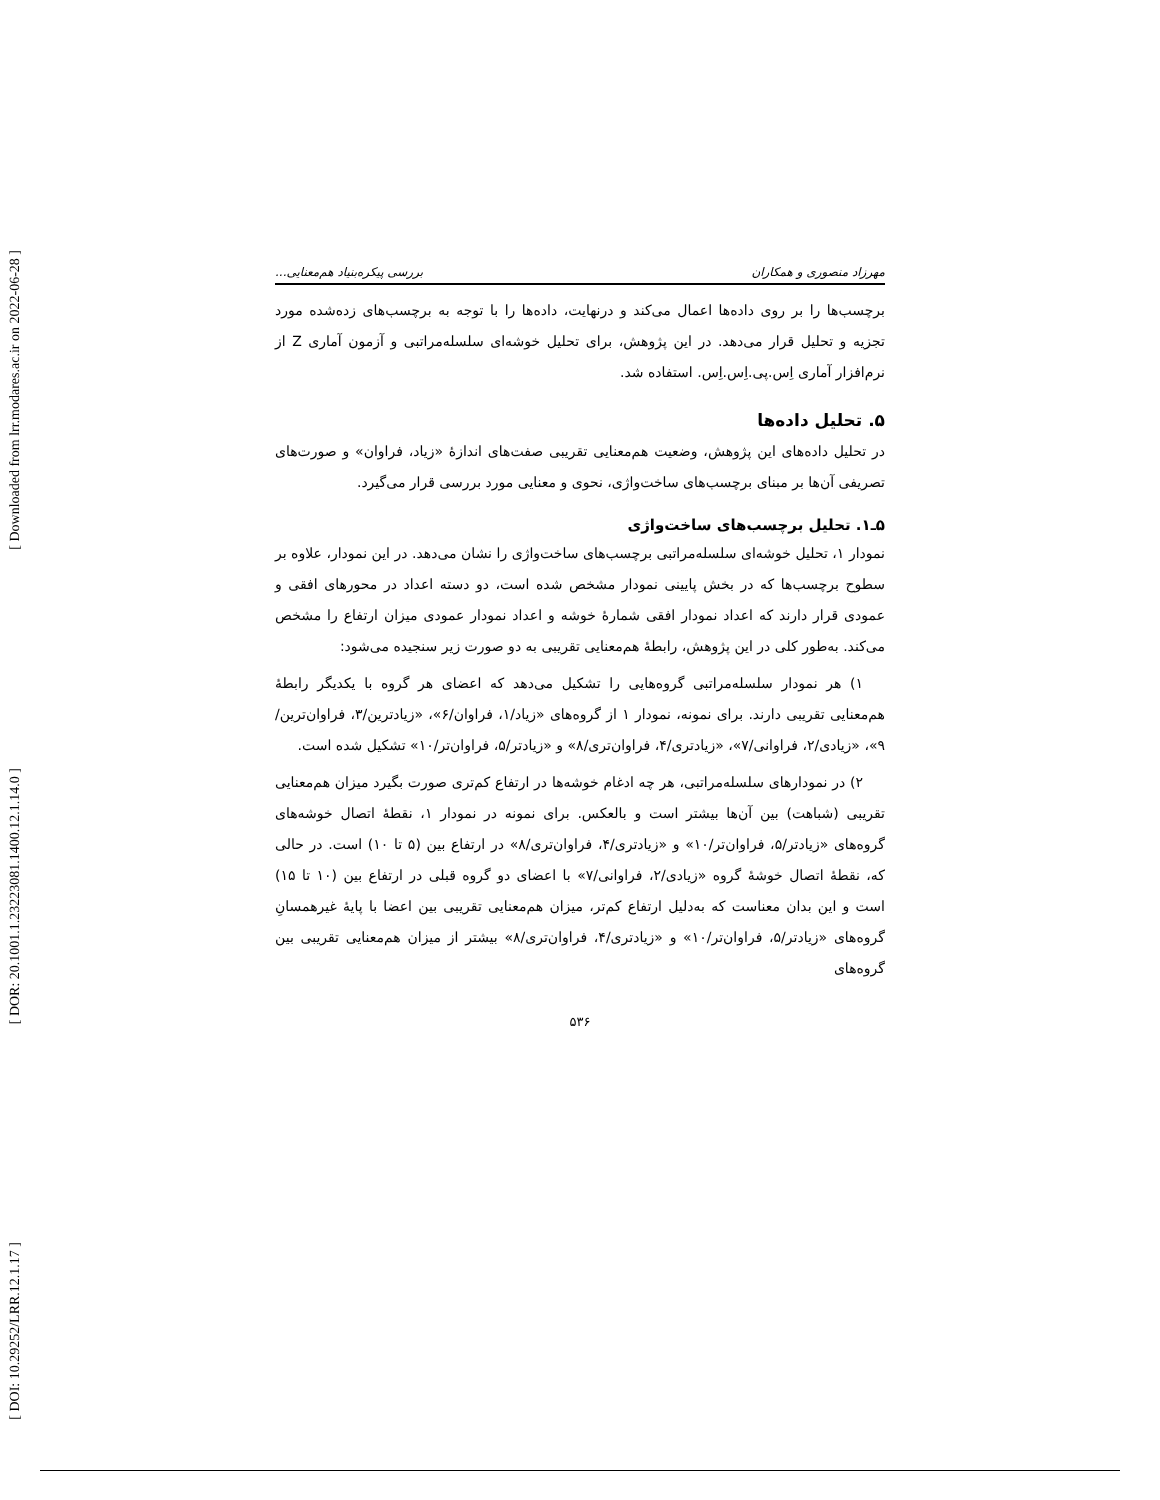[ Downloaded from lrr.modares.ac.ir on 2022-06-28 ]
[ DOR: 20.1001.1.23223081.1400.12.1.14.0 ]
[ DOI: 10.29252/LRR.12.1.17 ]
مهرزاد منصوری و همکاران بررسی پیکره‌بنیاد هم‌معنایی...
برچسب‌ها را بر روی داده‌ها اعمال می‌کند و درنهایت، داده‌ها را با توجه به برچسب‌های زده‌شده مورد تجزیه و تحلیل قرار می‌دهد. در این پژوهش، برای تحلیل خوشه‌ای سلسله‌مراتبی و آزمون آماری Z از نرم‌افزار آماری اِس.پی.اِس.اِس. استفاده شد.
۵. تحلیل داده‌ها
در تحلیل داده‌های این پژوهش، وضعیت هم‌معنایی تقریبی صفت‌های اندازۀ «زیاد، فراوان» و صورت‌های تصریفی آن‌ها بر مبنای برچسب‌های ساخت‌واژی، نحوی و معنایی مورد بررسی قرار می‌گیرد.
۵ـ۱. تحلیل برچسب‌های ساخت‌واژی
نمودار ۱، تحلیل خوشه‌ای سلسله‌مراتبی برچسب‌های ساخت‌واژی را نشان می‌دهد. در این نمودار، علاوه بر سطوح برچسب‌ها که در بخش پایینی نمودار مشخص شده است، دو دسته اعداد در محورهای افقی و عمودی قرار دارند که اعداد نمودار افقی شمارۀ خوشه و اعداد نمودار عمودی میزان ارتفاع را مشخص می‌کند. به‌طور کلی در این پژوهش، رابطۀ هم‌معنایی تقریبی به دو صورت زیر سنجیده می‌شود:
۱) هر نمودار سلسله‌مراتبی گروه‌هایی را تشکیل می‌دهد که اعضای هر گروه با یکدیگر رابطۀ هم‌معنایی تقریبی دارند. برای نمونه، نمودار ۱ از گروه‌های «زیاد/۱، فراوان/۶»، «زیادترین/۳، فراوان‌ترین/۹»، «زیادی/۲، فراوانی/۷»، «زیادتری/۴، فراوان‌تری/۸» و «زیادتر/۵، فراوان‌تر/۱۰» تشکیل شده است.
۲) در نمودارهای سلسله‌مراتبی، هر چه ادغام خوشه‌ها در ارتفاع کم‌تری صورت بگیرد میزان هم‌معنایی تقریبی (شباهت) بین آن‌ها بیشتر است و بالعکس. برای نمونه در نمودار ۱، نقطۀ اتصال خوشه‌های گروه‌های «زیادتر/۵، فراوان‌تر/۱۰» و «زیادتری/۴، فراوان‌تری/۸» در ارتفاع بین (۵ تا ۱۰) است. در حالی که، نقطۀ اتصال خوشۀ گروه «زیادی/۲، فراوانی/۷» با اعضای دو گروه قبلی در ارتفاع بین (۱۰ تا ۱۵) است و این بدان معناست که به‌دلیل ارتفاع کم‌تر، میزان هم‌معنایی تقریبی بین اعضا با پایۀ غیرهمسانِ گروه‌های «زیادتر/۵، فراوان‌تر/۱۰» و «زیادتری/۴، فراوان‌تری/۸» بیشتر از میزان هم‌معنایی تقریبی بین گروه‌های
۵۳۶